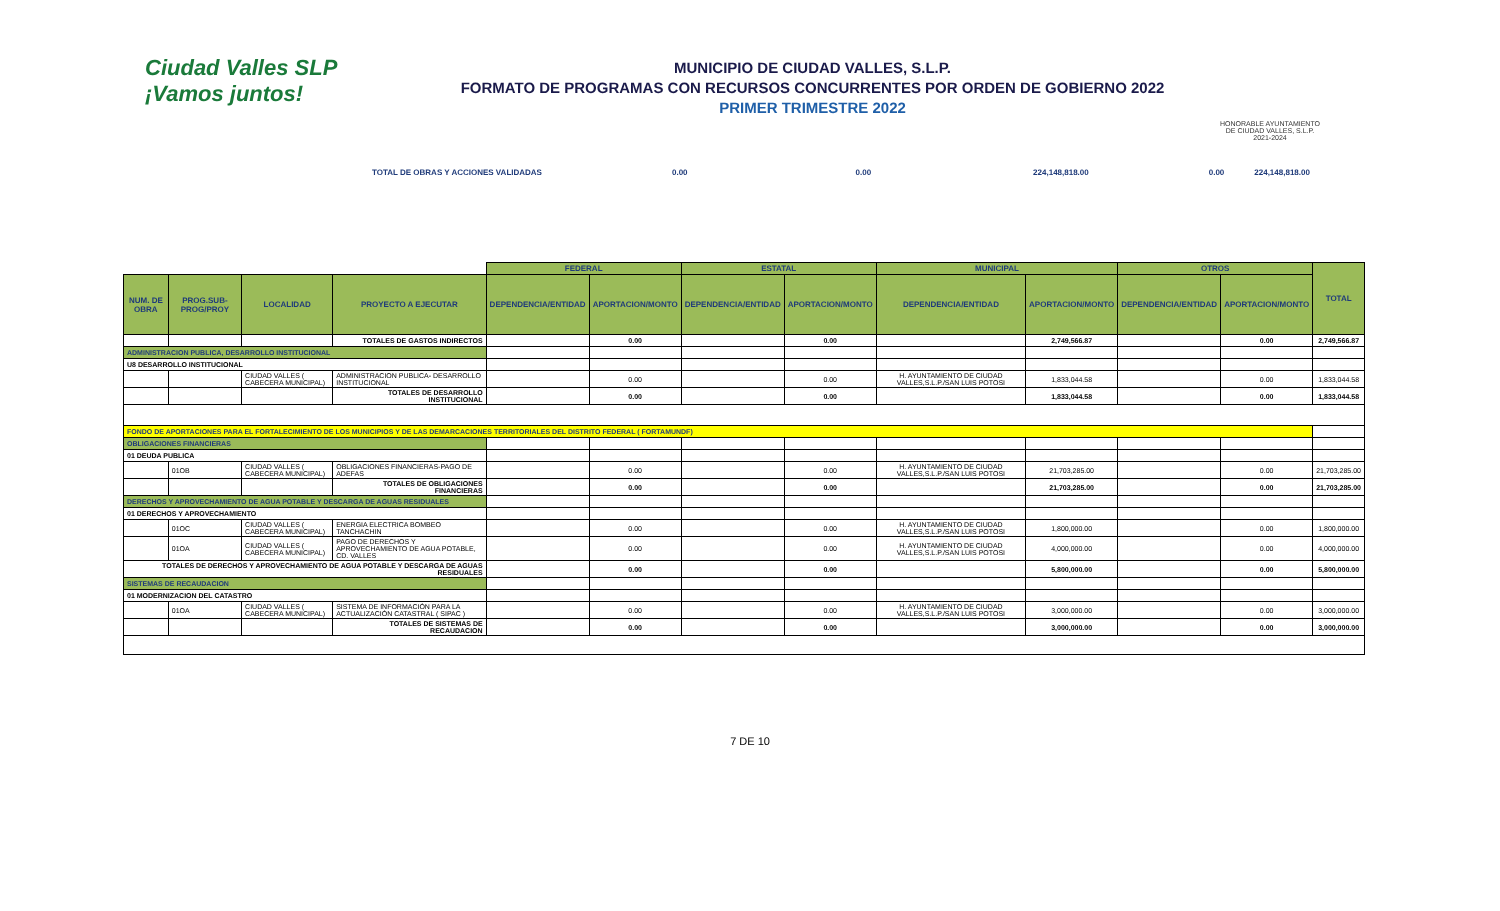Ciudad Valles SLP
¡Vamos juntos!
MUNICIPIO DE CIUDAD VALLES, S.L.P.
FORMATO DE PROGRAMAS CON RECURSOS CONCURRENTES POR ORDEN DE GOBIERNO 2022
PRIMER TRIMESTRE 2022
HONORABLE AYUNTAMIENTO DE CIUDAD VALLES, S.L.P. 2021-2024
TOTAL DE OBRAS Y ACCIONES VALIDADAS 0.00 0.00 224,148,818.00 0.00 224,148,818.00
| | | | | FEDERAL | | ESTATAL | | MUNICIPAL | | OTROS | | TOTAL |
| NUM. DE OBRA | PROG.SUB-PROG/PROY | LOCALIDAD | PROYECTO A EJECUTAR | DEPENDENCIA/ENTIDAD | APORTACION/MONTO | DEPENDENCIA/ENTIDAD | APORTACION/MONTO | DEPENDENCIA/ENTIDAD | APORTACION/MONTO | DEPENDENCIA/ENTIDAD | APORTACION/MONTO | |
| | | | TOTALES DE GASTOS INDIRECTOS | | 0.00 | | 0.00 | | 2,749,566.87 | | 0.00 | 2,749,566.87 |
| ADMINISTRACION PUBLICA, DESARROLLO INSTITUCIONAL | | | | | | | | | | | | |
| U8 DESARROLLO INSTITUCIONAL | | | | | | | | | | | | |
| | | CIUDAD VALLES ( CABECERA MUNICIPAL) | ADMINISTRACION PUBLICA- DESARROLLO INSTITUCIONAL | | 0.00 | | 0.00 | H. AYUNTAMIENTO DE CIUDAD VALLES,S.L.P./SAN LUIS POTOSI | 1,833,044.58 | | 0.00 | 1,833,044.58 |
| | | | TOTALES DE DESARROLLO INSTITUCIONAL | | 0.00 | | 0.00 | | 1,833,044.58 | | 0.00 | 1,833,044.58 |
| FONDO DE APORTACIONES PARA EL FORTALECIMIENTO DE LOS MUNICIPIOS Y DE LAS DEMARCACIONES TERRITORIALES DEL DISTRITO FEDERAL ( FORTAMUNDF) | | | | | | | | | | | | |
| OBLIGACIONES FINANCIERAS | | | | | | | | | | | | |
| 01 DEUDA PUBLICA | | | | | | | | | | | | |
| | 01OB | CIUDAD VALLES ( CABECERA MUNICIPAL) | OBLIGACIONES FINANCIERAS-PAGO DE ADEFAS | | 0.00 | | 0.00 | H. AYUNTAMIENTO DE CIUDAD VALLES,S.L.P./SAN LUIS POTOSI | 21,703,285.00 | | 0.00 | 21,703,285.00 |
| | | | TOTALES DE OBLIGACIONES FINANCIERAS | | 0.00 | | 0.00 | | 21,703,285.00 | | 0.00 | 21,703,285.00 |
| DERECHOS Y APROVECHAMIENTO DE AGUA POTABLE Y DESCARGA DE AGUAS RESIDUALES | | | | | | | | | | | | |
| 01 DERECHOS Y APROVECHAMIENTO | | | | | | | | | | | | |
| | 01OC | CIUDAD VALLES ( CABECERA MUNICIPAL) | ENERGIA ELECTRICA BOMBEO TANCHACHIN | | 0.00 | | 0.00 | H. AYUNTAMIENTO DE CIUDAD VALLES,S.L.P./SAN LUIS POTOSI | 1,800,000.00 | | 0.00 | 1,800,000.00 |
| | 01OA | CIUDAD VALLES ( CABECERA MUNICIPAL) | PAGO DE DERECHOS Y APROVECHAMIENTO DE AGUA POTABLE, CD. VALLES | | 0.00 | | 0.00 | H. AYUNTAMIENTO DE CIUDAD VALLES,S.L.P./SAN LUIS POTOSI | 4,000,000.00 | | 0.00 | 4,000,000.00 |
| TOTALES DE DERECHOS Y APROVECHAMIENTO DE AGUA POTABLE Y DESCARGA DE AGUAS RESIDUALES | | | | | 0.00 | | 0.00 | | 5,800,000.00 | | 0.00 | 5,800,000.00 |
| SISTEMAS DE RECAUDACION | | | | | | | | | | | | |
| 01 MODERNIZACION DEL CATASTRO | | | | | | | | | | | | |
| | 01OA | CIUDAD VALLES ( CABECERA MUNICIPAL) | SISTEMA DE INFORMACIÓN PARA LA ACTUALIZACIÓN CATASTRAL ( SIPAC ) | | 0.00 | | 0.00 | H. AYUNTAMIENTO DE CIUDAD VALLES,S.L.P./SAN LUIS POTOSI | 3,000,000.00 | | 0.00 | 3,000,000.00 |
| | | | TOTALES DE SISTEMAS DE RECAUDACION | | 0.00 | | 0.00 | | 3,000,000.00 | | 0.00 | 3,000,000.00 |
7 DE 10